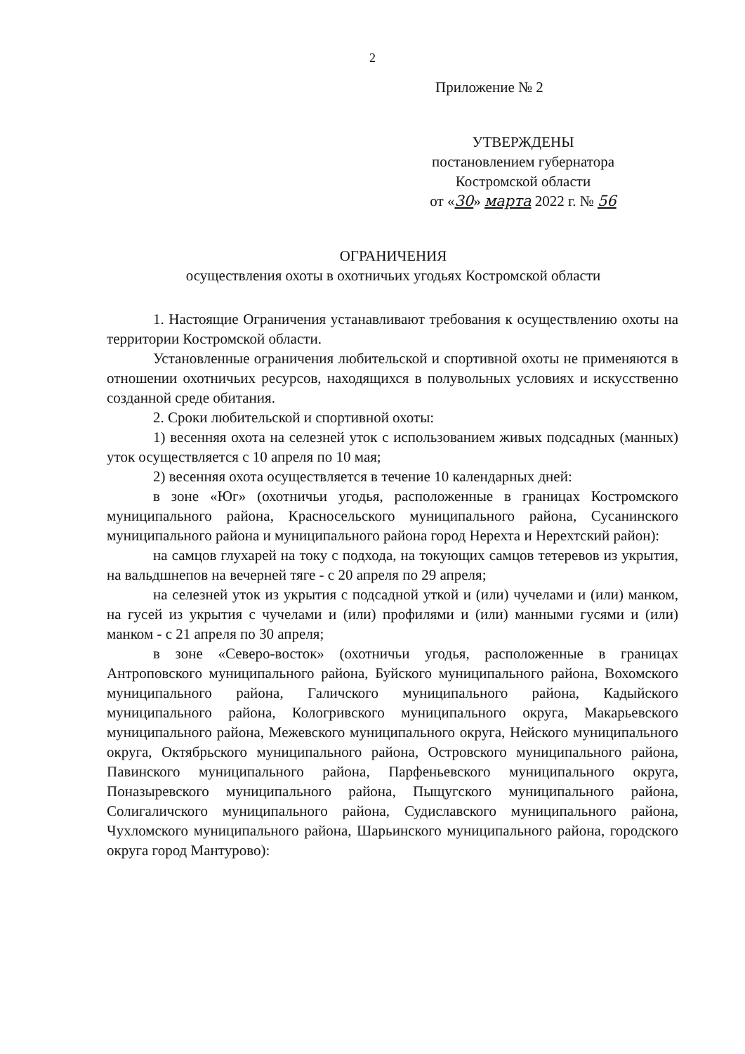2
Приложение № 2
УТВЕРЖДЕНЫ
постановлением губернатора
Костромской области
от «30» марта 2022 г. № 56
ОГРАНИЧЕНИЯ
осуществления охоты в охотничьих угодьях Костромской области
1. Настоящие Ограничения устанавливают требования к осуществлению охоты на территории Костромской области.
Установленные ограничения любительской и спортивной охоты не применяются в отношении охотничьих ресурсов, находящихся в полувольных условиях и искусственно созданной среде обитания.
2. Сроки любительской и спортивной охоты:
1) весенняя охота на селезней уток с использованием живых подсадных (манных) уток осуществляется с 10 апреля по 10 мая;
2) весенняя охота осуществляется в течение 10 календарных дней:
в зоне «Юг» (охотничьи угодья, расположенные в границах Костромского муниципального района, Красносельского муниципального района, Сусанинского муниципального района и муниципального района город Нерехта и Нерехтский район):
на самцов глухарей на току с подхода, на токующих самцов тетеревов из укрытия, на вальдшнепов на вечерней тяге - с 20 апреля по 29 апреля;
на селезней уток из укрытия с подсадной уткой и (или) чучелами и (или) манком, на гусей из укрытия с чучелами и (или) профилями и (или) манными гусями и (или) манком - с 21 апреля по 30 апреля;
в зоне «Северо-восток» (охотничьи угодья, расположенные в границах Антроповского муниципального района, Буйского муниципального района, Вохомского муниципального района, Галичского муниципального района, Кадыйского муниципального района, Кологривского муниципального округа, Макарьевского муниципального района, Межевского муниципального округа, Нейского муниципального округа, Октябрьского муниципального района, Островского муниципального района, Павинского муниципального района, Парфеньевского муниципального округа, Поназыревского муниципального района, Пыщугского муниципального района, Солигаличского муниципального района, Судиславского муниципального района, Чухломского муниципального района, Шарьинского муниципального района, городского округа город Мантурово):